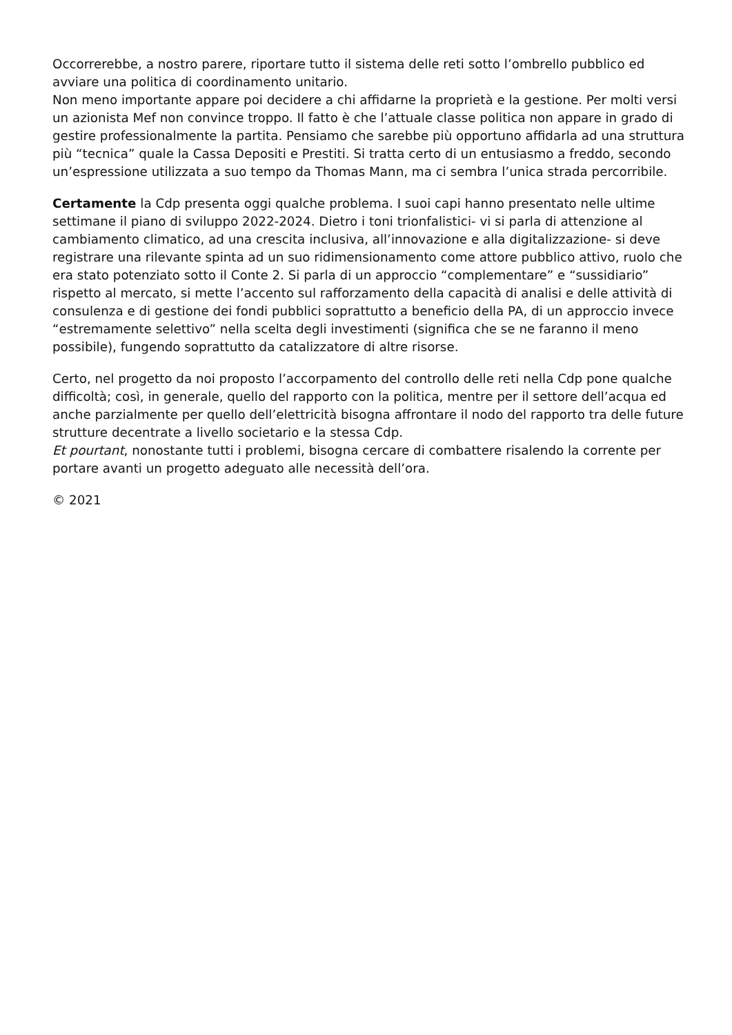Occorrerebbe, a nostro parere, riportare tutto il sistema delle reti sotto l’ombrello pubblico ed avviare una politica di coordinamento unitario.
Non meno importante appare poi decidere a chi affidarne la proprietà e la gestione. Per molti versi un azionista Mef non convince troppo. Il fatto è che l’attuale classe politica non appare in grado di gestire professionalmente la partita. Pensiamo che sarebbe più opportuno affidarla ad una struttura più “tecnica” quale la Cassa Depositi e Prestiti. Si tratta certo di un entusiasmo a freddo, secondo un’espressione utilizzata a suo tempo da Thomas Mann, ma ci sembra l’unica strada percorribile.
Certamente la Cdp presenta oggi qualche problema. I suoi capi hanno presentato nelle ultime settimane il piano di sviluppo 2022-2024. Dietro i toni trionfalistici- vi si parla di attenzione al cambiamento climatico, ad una crescita inclusiva, all’innovazione e alla digitalizzazione- si deve registrare una rilevante spinta ad un suo ridimensionamento come attore pubblico attivo, ruolo che era stato potenziato sotto il Conte 2. Si parla di un approccio “complementare” e “sussidiario” rispetto al mercato, si mette l’accento sul rafforzamento della capacità di analisi e delle attività di consulenza e di gestione dei fondi pubblici soprattutto a beneficio della PA, di un approccio invece “estremamente selettivo” nella scelta degli investimenti (significa che se ne faranno il meno possibile), fungendo soprattutto da catalizzatore di altre risorse.
Certo, nel progetto da noi proposto l’accorpamento del controllo delle reti nella Cdp pone qualche difficoltà; così, in generale, quello del rapporto con la politica, mentre per il settore dell’acqua ed anche parzialmente per quello dell’elettricità bisogna affrontare il nodo del rapporto tra delle future strutture decentrate a livello societario e la stessa Cdp.
Et pourtant, nonostante tutti i problemi, bisogna cercare di combattere risalendo la corrente per portare avanti un progetto adeguato alle necessità dell’ora.
© 2021